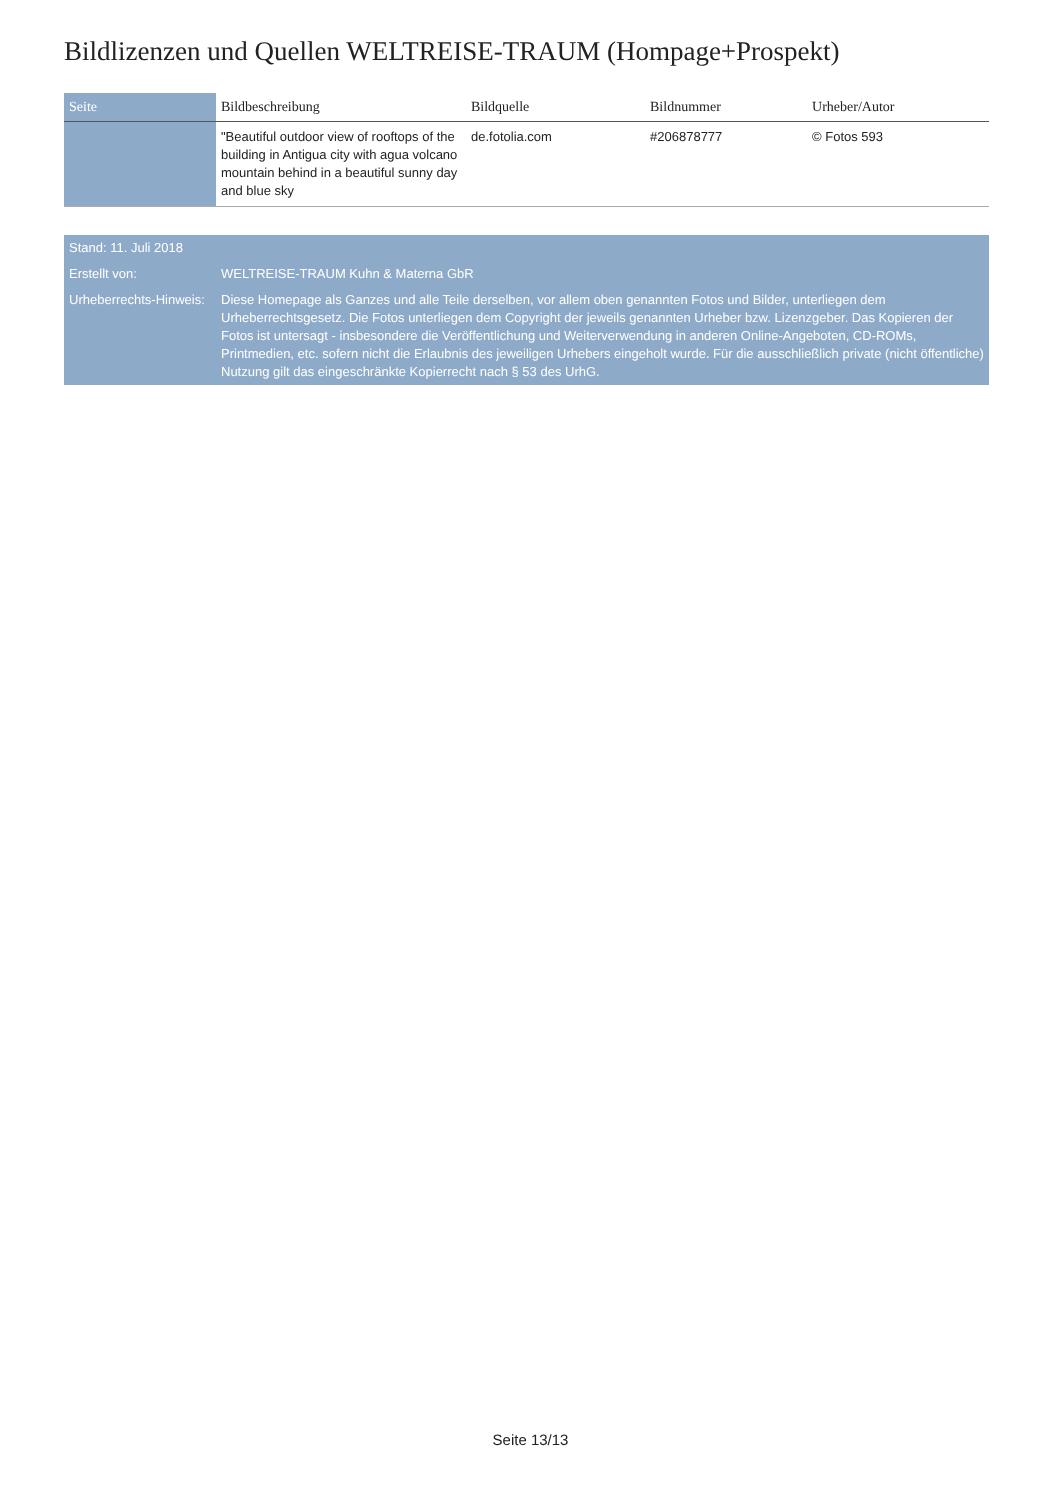Bildlizenzen und Quellen WELTREISE-TRAUM (Hompage+Prospekt)
| Seite | Bildbeschreibung | Bildquelle | Bildnummer | Urheber/Autor |
| --- | --- | --- | --- | --- |
| | "Beautiful outdoor view of rooftops of the building in Antigua city with agua volcano mountain behind in a beautiful sunny day and blue sky | de.fotolia.com | #206878777 | © Fotos 593 |
| Stand: 11. Juli 2018 | |
| Erstellt von: | WELTREISE-TRAUM Kuhn & Materna GbR |
| Urheberrechts-Hinweis: | Diese Homepage als Ganzes und alle Teile derselben, vor allem oben genannten Fotos und Bilder, unterliegen dem Urheberrechtsgesetz. Die Fotos unterliegen dem Copyright der jeweils genannten Urheber bzw. Lizenzgeber. Das Kopieren der Fotos ist untersagt - insbesondere die Veröffentlichung und Weiterverwendung in anderen Online-Angeboten, CD-ROMs, Printmedien, etc. sofern nicht die Erlaubnis des jeweiligen Urhebers eingeholt wurde. Für die ausschließlich private (nicht öffentliche) Nutzung gilt das eingeschränkte Kopierrecht nach § 53 des UrhG. |
Seite 13/13